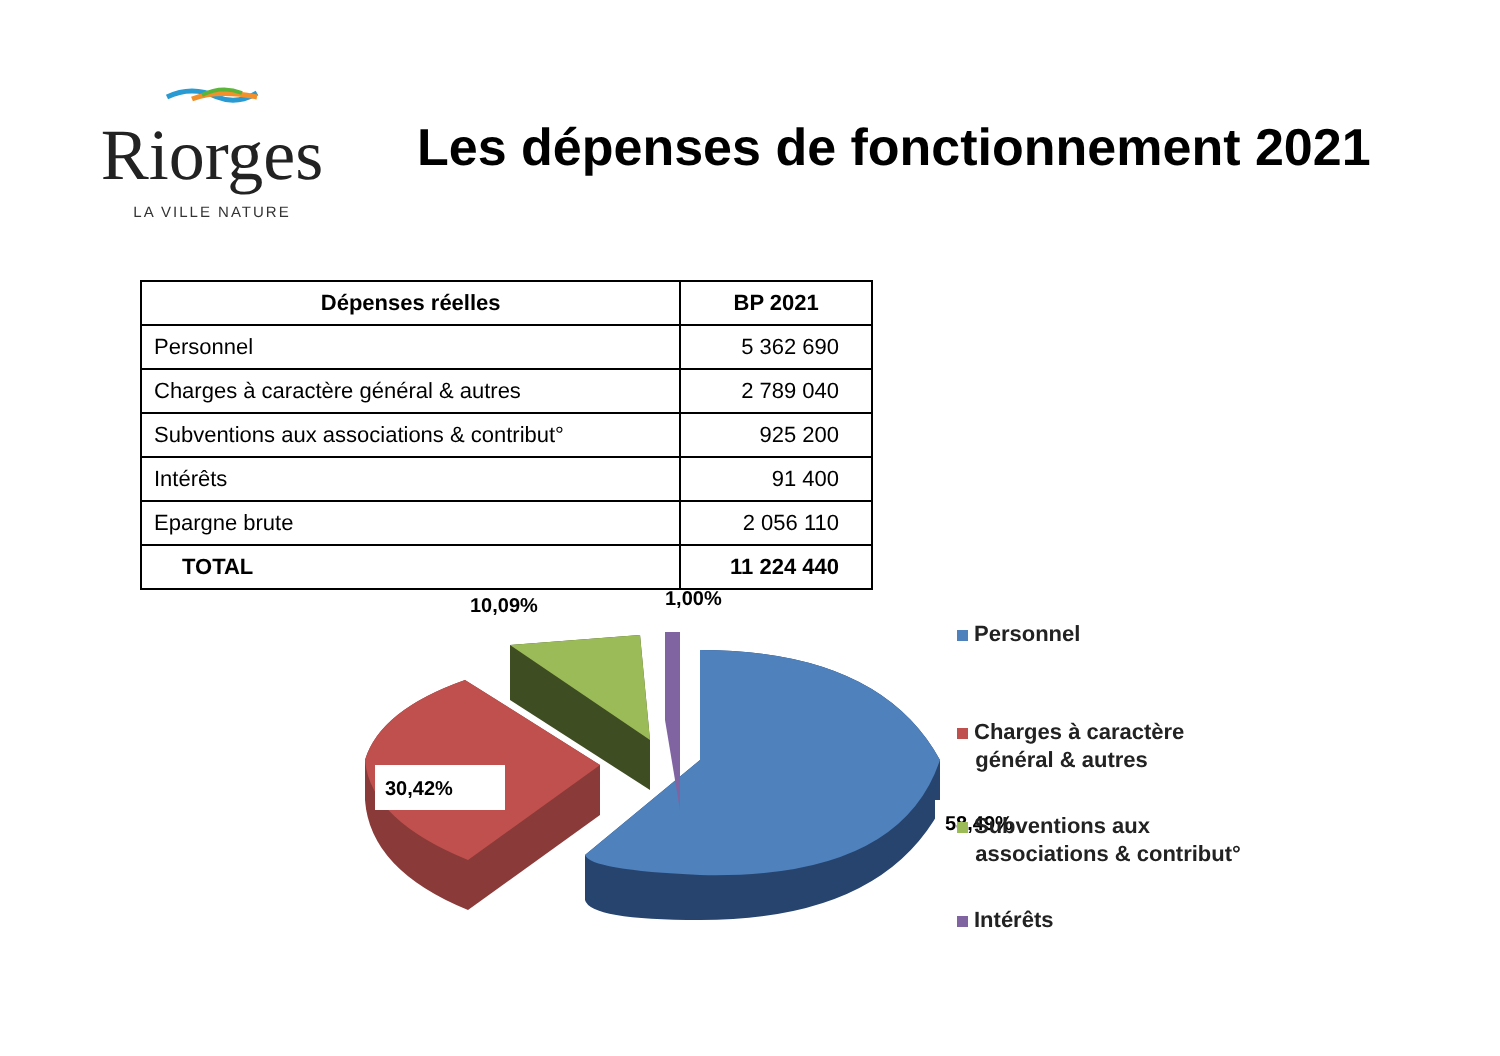Riorges
LA VILLE NATURE
Les dépenses de fonctionnement 2021
| Dépenses réelles | BP 2021 |
| --- | --- |
| Personnel | 5 362 690 |
| Charges à caractère général & autres | 2 789 040 |
| Subventions aux associations & contribut° | 925 200 |
| Intérêts | 91 400 |
| Epargne brute | 2 056 110 |
| TOTAL | 11 224 440 |
10,09%
1,00%
30,42%
58,49%
Personnel
Charges à caractère
général & autres
Subventions aux
associations & contribut°
Intérêts